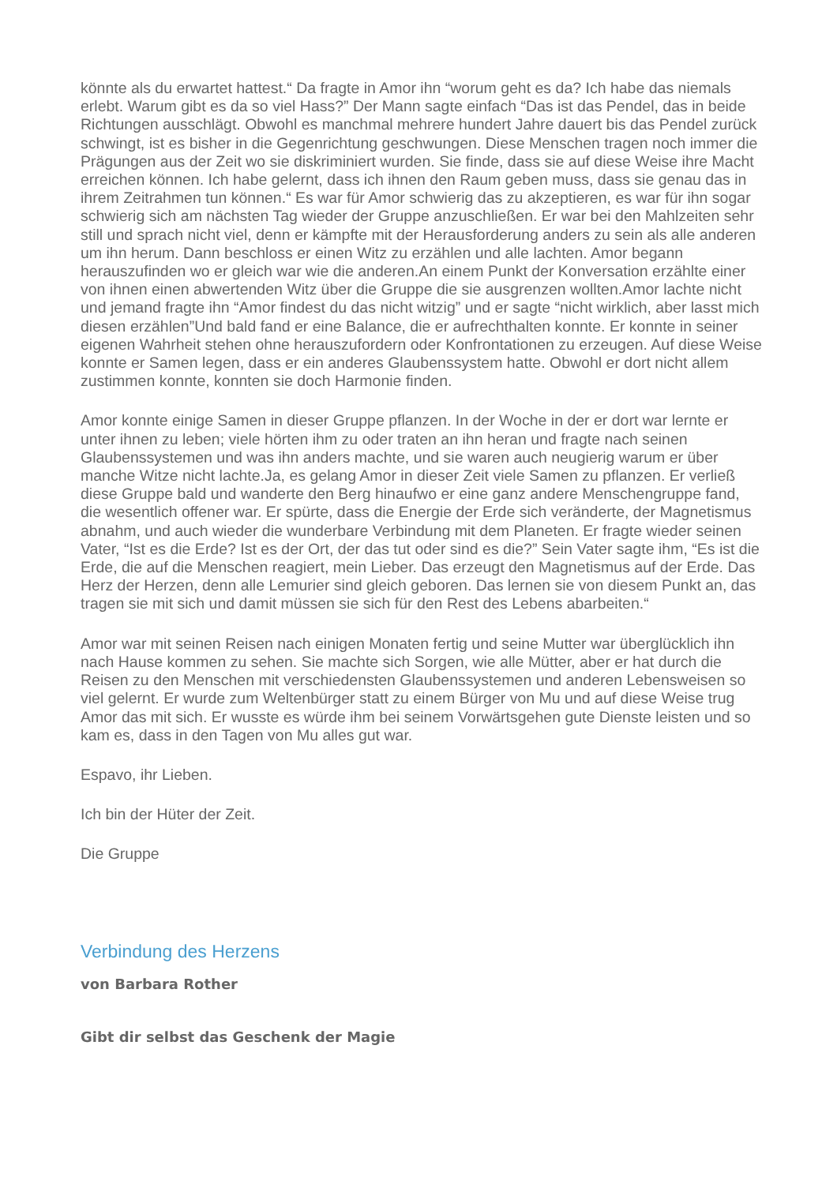könnte als du erwartet hattest.“ Da fragte in Amor ihn “worum geht es da? Ich habe das niemals erlebt. Warum gibt es da so viel Hass?” Der Mann sagte einfach “Das ist das Pendel, das in beide Richtungen ausschlägt. Obwohl es manchmal mehrere hundert Jahre dauert bis das Pendel zurück schwingt, ist es bisher in die Gegenrichtung geschwungen. Diese Menschen tragen noch immer die Prägungen aus der Zeit wo sie diskriminiert wurden. Sie finde, dass sie auf diese Weise ihre Macht erreichen können. Ich habe gelernt, dass ich ihnen den Raum geben muss, dass sie genau das in ihrem Zeitrahmen tun können.“ Es war für Amor schwierig das zu akzeptieren, es war für ihn sogar schwierig sich am nächsten Tag wieder der Gruppe anzuschließen. Er war bei den Mahlzeiten sehr still und sprach nicht viel, denn er kämpfte mit der Herausforderung anders zu sein als alle anderen um ihn herum. Dann beschloss er einen Witz zu erzählen und alle lachten. Amor begann herauszufinden wo er gleich war wie die anderen.An einem Punkt der Konversation erzählte einer von ihnen einen abwertenden Witz über die Gruppe die sie ausgrenzen wollten.Amor lachte nicht und jemand fragte ihn “Amor findest du das nicht witzig” und er sagte “nicht wirklich, aber lasst mich diesen erzählen”Und bald fand er eine Balance, die er aufrechthalten konnte. Er konnte in seiner eigenen Wahrheit stehen ohne herauszufordern oder Konfrontationen zu erzeugen. Auf diese Weise konnte er Samen legen, dass er ein anderes Glaubenssystem hatte. Obwohl er dort nicht allem zustimmen konnte, konnten sie doch Harmonie finden.
Amor konnte einige Samen in dieser Gruppe pflanzen. In der Woche in der er dort war lernte er unter ihnen zu leben; viele hörten ihm zu oder traten an ihn heran und fragte nach seinen Glaubenssystemen und was ihn anders machte, und sie waren auch neugierig warum er über manche Witze nicht lachte.Ja, es gelang Amor in dieser Zeit viele Samen zu pflanzen. Er verließ diese Gruppe bald und wanderte den Berg hinaufwo er eine ganz andere Menschengruppe fand, die wesentlich offener war. Er spürte, dass die Energie der Erde sich veränderte, der Magnetismus abnahm, und auch wieder die wunderbare Verbindung mit dem Planeten. Er fragte wieder seinen Vater, “Ist es die Erde? Ist es der Ort, der das tut oder sind es die?” Sein Vater sagte ihm, “Es ist die Erde, die auf die Menschen reagiert, mein Lieber. Das erzeugt den Magnetismus auf der Erde. Das Herz der Herzen, denn alle Lemurier sind gleich geboren. Das lernen sie von diesem Punkt an, das tragen sie mit sich und damit müssen sie sich für den Rest des Lebens abarbeiten.“
Amor war mit seinen Reisen nach einigen Monaten fertig und seine Mutter war überglücklich ihn nach Hause kommen zu sehen. Sie machte sich Sorgen, wie alle Mütter, aber er hat durch die Reisen zu den Menschen mit verschiedensten Glaubenssystemen und anderen Lebensweisen so viel gelernt. Er wurde zum Weltenbürger statt zu einem Bürger von Mu und auf diese Weise trug Amor das mit sich. Er wusste es würde ihm bei seinem Vorwärtsgehen gute Dienste leisten und so kam es, dass in den Tagen von Mu alles gut war.
Espavo, ihr Lieben.
Ich bin der Hüter der Zeit.
Die Gruppe
Verbindung des Herzens
von Barbara Rother
Gibt dir selbst das Geschenk der Magie